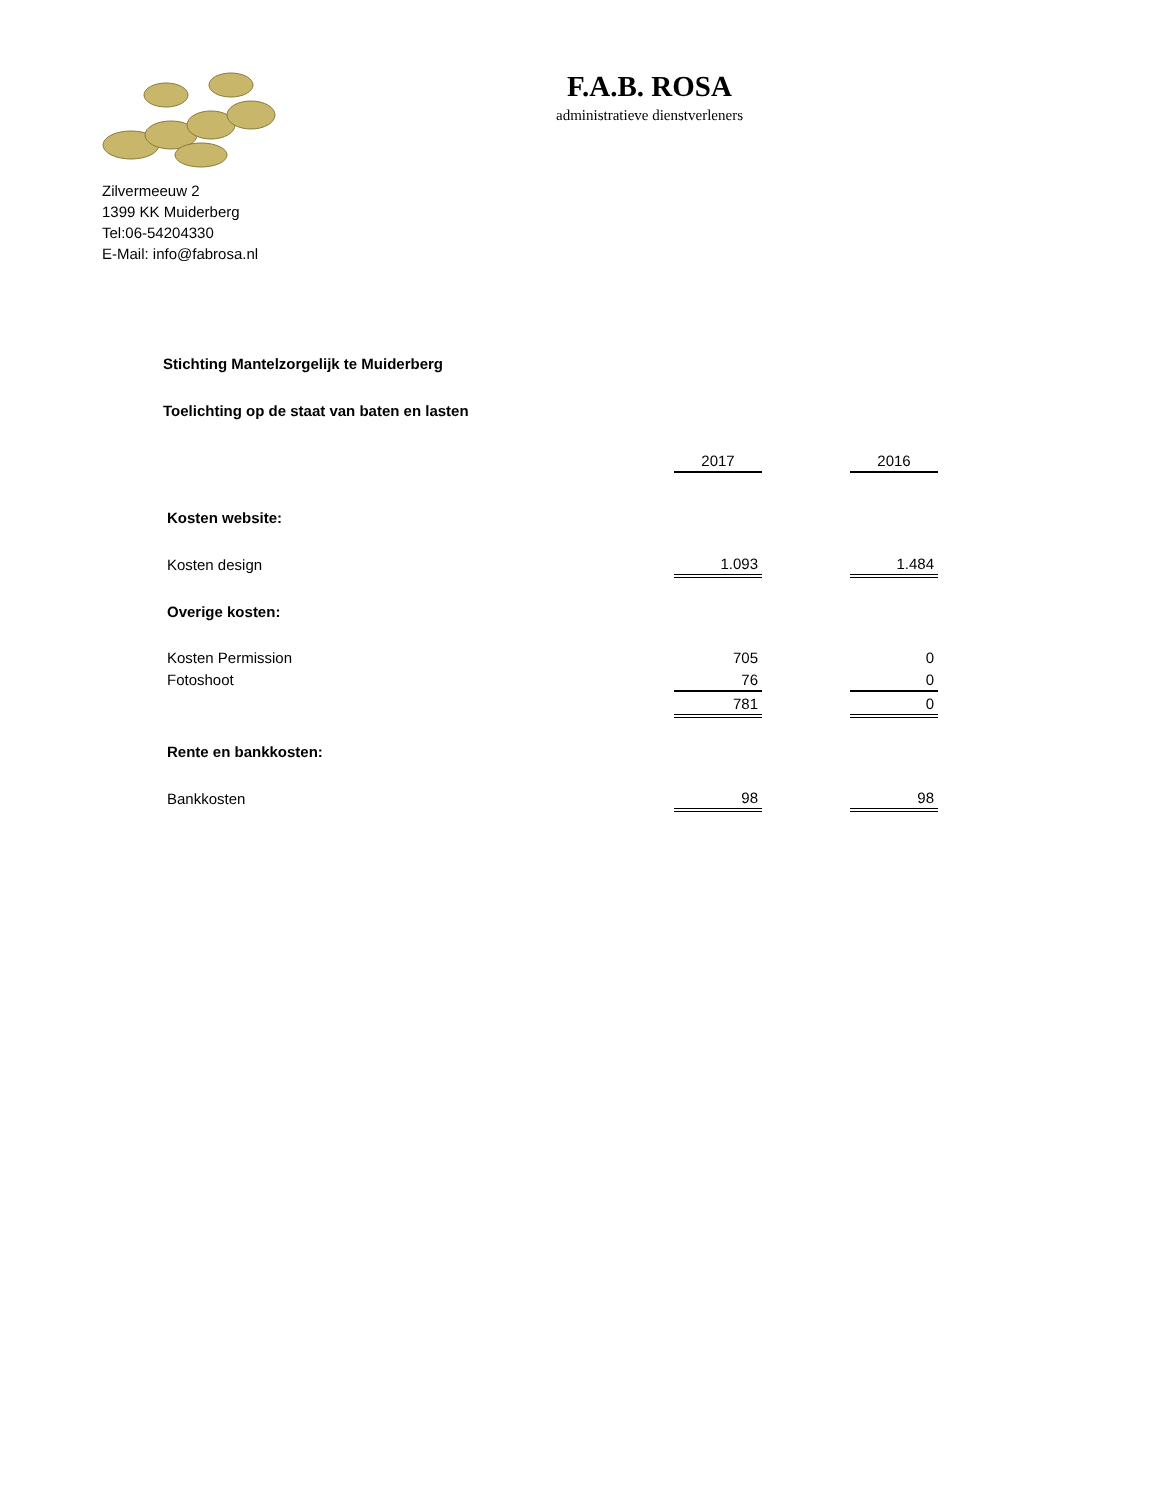F.A.B. ROSA
administratieve dienstverleners
Zilvermeeuw 2
1399 KK Muiderberg
Tel:06-54204330
E-Mail: info@fabrosa.nl
Stichting Mantelzorgelijk te Muiderberg
Toelichting op de staat van baten en lasten
| | 2017 | | 2016 |
| Kosten website: | | | |
| Kosten design | 1.093 | | 1.484 |
| Overige kosten: | | | |
| Kosten Permission | 705 | | 0 |
| Fotoshoot | 76 | | 0 |
| | 781 | | 0 |
| Rente en bankkosten: | | | |
| Bankkosten | 98 | | 98 |